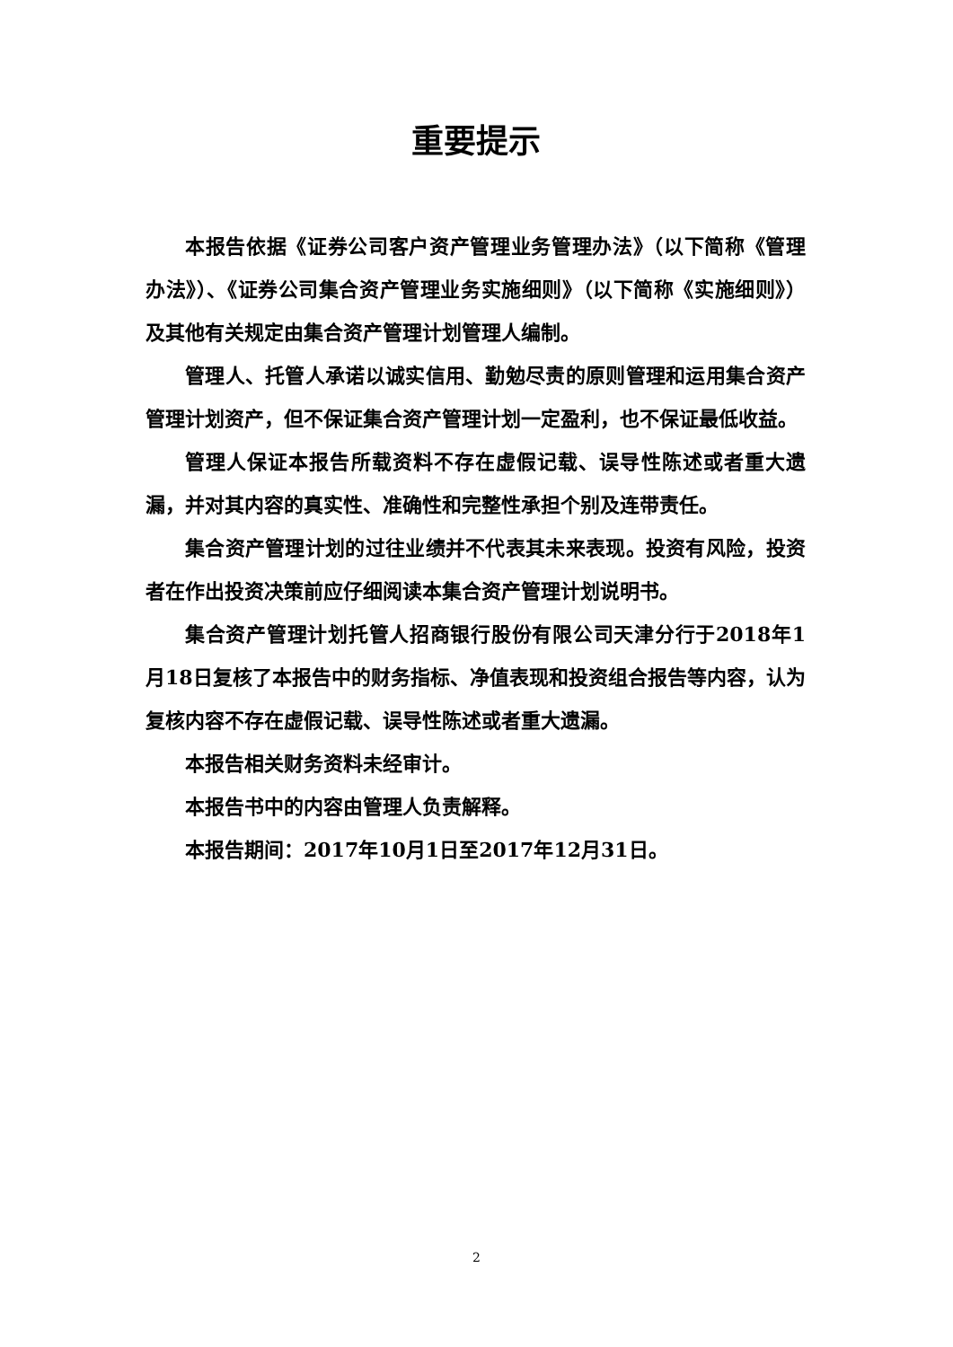重要提示
本报告依据《证券公司客户资产管理业务管理办法》（以下简称《管理办法》）、《证券公司集合资产管理业务实施细则》（以下简称《实施细则》）及其他有关规定由集合资产管理计划管理人编制。
管理人、托管人承诺以诚实信用、勤勉尽责的原则管理和运用集合资产管理计划资产，但不保证集合资产管理计划一定盈利，也不保证最低收益。
管理人保证本报告所载资料不存在虚假记载、误导性陈述或者重大遗漏，并对其内容的真实性、准确性和完整性承担个别及连带责任。
集合资产管理计划的过往业绩并不代表其未来表现。投资有风险，投资者在作出投资决策前应仔细阅读本集合资产管理计划说明书。
集合资产管理计划托管人招商银行股份有限公司天津分行于2018年1月18日复核了本报告中的财务指标、净值表现和投资组合报告等内容，认为复核内容不存在虚假记载、误导性陈述或者重大遗漏。
本报告相关财务资料未经审计。
本报告书中的内容由管理人负责解释。
本报告期间：2017年10月1日至2017年12月31日。
2